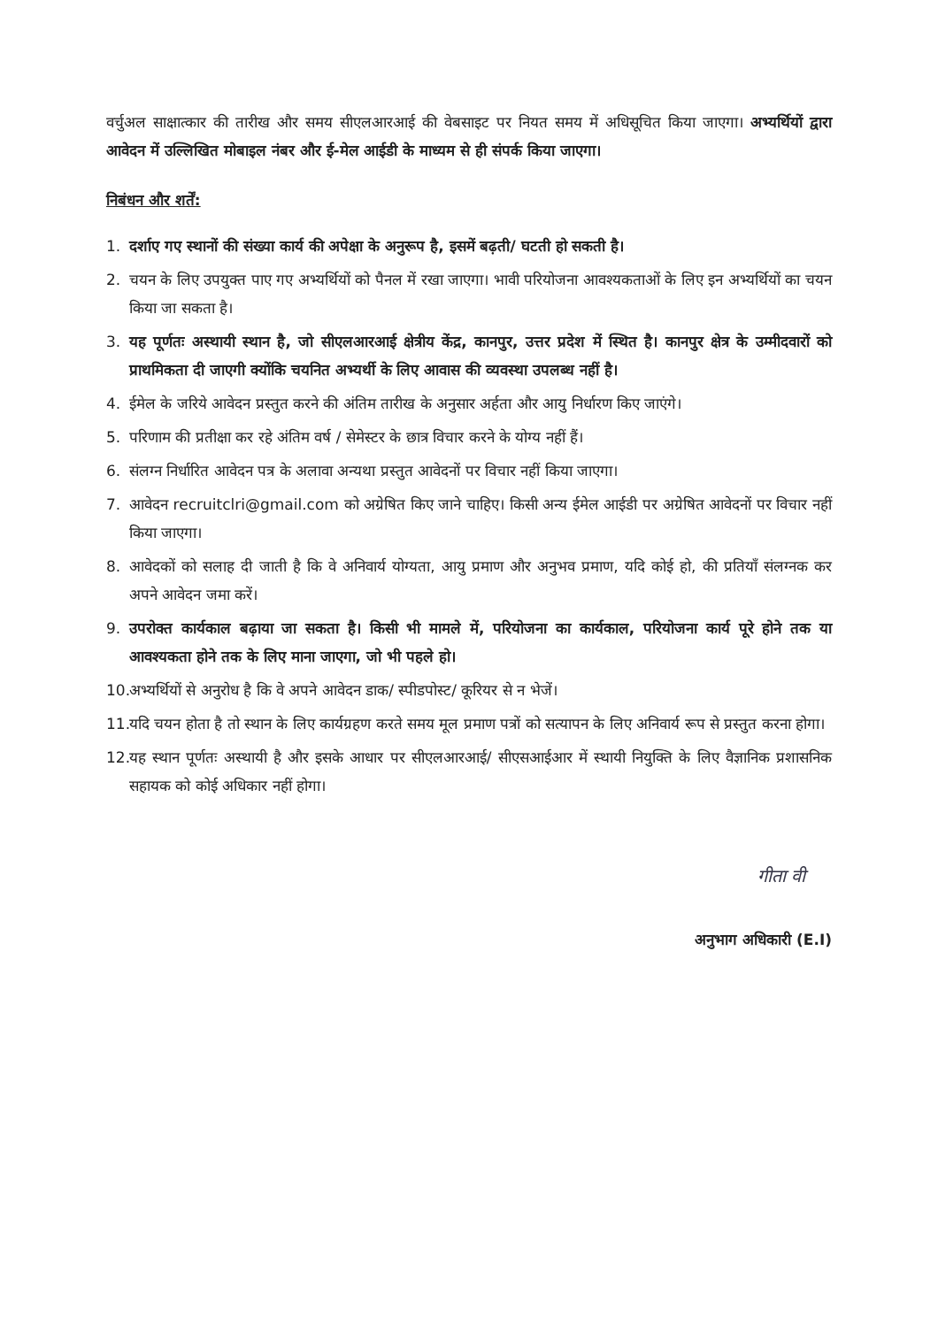वर्चुअल साक्षात्कार की तारीख और समय सीएलआरआई की वेबसाइट पर नियत समय में अधिसूचित किया जाएगा। अभ्यर्थियों द्वारा आवेदन में उल्लिखित मोबाइल नंबर और ई-मेल आईडी के माध्यम से ही संपर्क किया जाएगा।
निबंधन और शर्तें:
1. दर्शाए गए स्थानों की संख्या कार्य की अपेक्षा के अनुरूप है, इसमें बढ़ती/ घटती हो सकती है।
2. चयन के लिए उपयुक्त पाए गए अभ्यर्थियों को पैनल में रखा जाएगा। भावी परियोजना आवश्यकताओं के लिए इन अभ्यर्थियों का चयन किया जा सकता है।
3. यह पूर्णतः अस्थायी स्थान है, जो सीएलआरआई क्षेत्रीय केंद्र, कानपुर, उत्तर प्रदेश में स्थित है। कानपुर क्षेत्र के उम्मीदवारों को प्राथमिकता दी जाएगी क्योंकि चयनित अभ्यर्थी के लिए आवास की व्यवस्था उपलब्ध नहीं है।
4. ईमेल के जरिये आवेदन प्रस्तुत करने की अंतिम तारीख के अनुसार अर्हता और आयु निर्धारण किए जाएंगे।
5. परिणाम की प्रतीक्षा कर रहे अंतिम वर्ष / सेमेस्टर के छात्र विचार करने के योग्य नहीं हैं।
6. संलग्न निर्धारित आवेदन पत्र के अलावा अन्यथा प्रस्तुत आवेदनों पर विचार नहीं किया जाएगा।
7. आवेदन recruitclri@gmail.com को अग्रेषित किए जाने चाहिए। किसी अन्य ईमेल आईडी पर अग्रेषित आवेदनों पर विचार नहीं किया जाएगा।
8. आवेदकों को सलाह दी जाती है कि वे अनिवार्य योग्यता, आयु प्रमाण और अनुभव प्रमाण, यदि कोई हो, की प्रतियाँ संलग्नक कर अपने आवेदन जमा करें।
9. उपरोक्त कार्यकाल बढ़ाया जा सकता है। किसी भी मामले में, परियोजना का कार्यकाल, परियोजना कार्य पूरे होने तक या आवश्यकता होने तक के लिए माना जाएगा, जो भी पहले हो।
10. अभ्यर्थियों से अनुरोध है कि वे अपने आवेदन डाक/ स्पीडपोस्ट/ कूरियर से न भेजें।
11. यदि चयन होता है तो स्थान के लिए कार्यग्रहण करते समय मूल प्रमाण पत्रों को सत्यापन के लिए अनिवार्य रूप से प्रस्तुत करना होगा।
12. यह स्थान पूर्णतः अस्थायी है और इसके आधार पर सीएलआरआई/ सीएसआईआर में स्थायी नियुक्ति के लिए वैज्ञानिक प्रशासनिक सहायक को कोई अधिकार नहीं होगा।
गीता वी
अनुभाग अधिकारी (E.I)